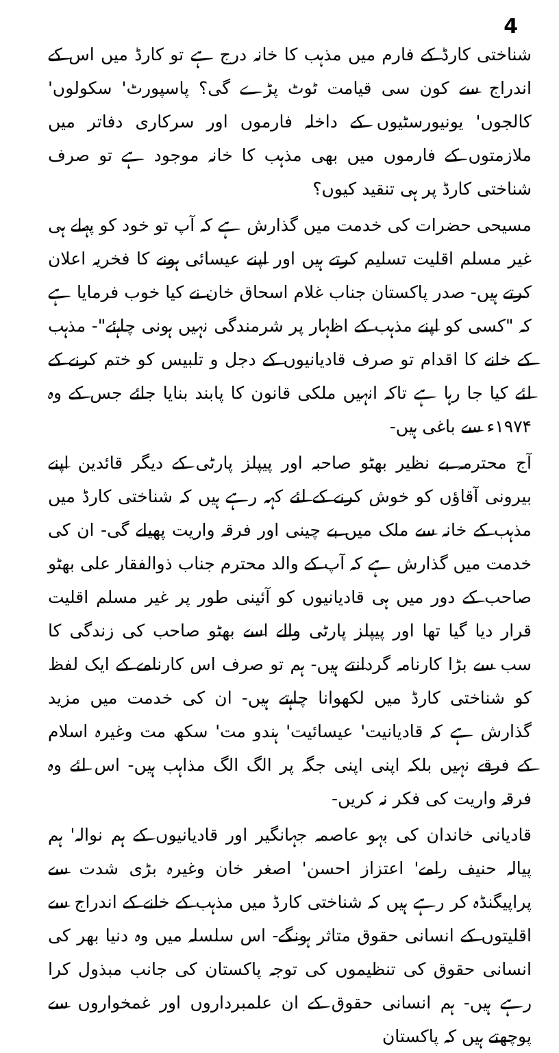4
شناختی کارڈ کے فارم میں مذہب کا خانہ درج ہے تو کارڈ میں اس کے اندراج سے کون سی قیامت ٹوٹ پڑے گی؟ پاسپورٹ' سکولوں' کالجوں' یونیورسٹیوں کے داخلہ فارموں اور سرکاری دفاتر میں ملازمتوں کے فارموں میں بھی مذہب کا خانہ موجود ہے تو صرف شناختی کارڈ پر ہی تنقید کیوں؟
مسیحی حضرات کی خدمت میں گذارش ہے کہ آپ تو خود کو پہلے ہی غیر مسلم اقلیت تسلیم کرتے ہیں اور اپنے عیسائی ہونے کا فخریہ اعلان کرتے ہیں- صدر پاکستان جناب غلام اسحاق خان نے کیا خوب فرمایا ہے کہ "کسی کو اپنے مذہب کے اظہار پر شرمندگی نہیں ہونی چاہئے"- مذہب کے خانے کا اقدام تو صرف قادیانیوں کے دجل و تلبیس کو ختم کرنے کے لئے کیا جا رہا ہے تاکہ انہیں ملکی قانون کا پابند بنایا جائے جس کے وہ ۱۹۷۴ء سے باغی ہیں-
آج محترمہ بے نظیر بھٹو صاحبہ اور پیپلز پارٹی کے دیگر قائدین اپنے بیرونی آقاؤں کو خوش کرنے کے لئے کہہ رہے ہیں کہ شناختی کارڈ میں مذہب کے خانہ سے ملک میں بے چینی اور فرقہ واریت پھیلے گی- ان کی خدمت میں گذارش ہے کہ آپ کے والد محترم جناب ذوالفقار علی بھٹو صاحب کے دور میں ہی قادیانیوں کو آئینی طور پر غیر مسلم اقلیت قرار دیا گیا تھا اور پیپلز پارٹی والے اسے بھٹو صاحب کی زندگی کا سب سے بڑا کارنامہ گردانتے ہیں- ہم تو صرف اس کارنامے کے ایک لفظ کو شناختی کارڈ میں لکھوانا چاہتے ہیں- ان کی خدمت میں مزید گذارش ہے کہ قادیانیت' عیسائیت' ہندو مت' سکھ مت وغیرہ اسلام کے فرقے نہیں بلکہ اپنی اپنی جگہ پر الگ الگ مذاہب ہیں- اس لئے وہ فرقہ واریت کی فکر نہ کریں-
قادیانی خاندان کی بہو عاصمہ جہانگیر اور قادیانیوں کے ہم نوالہ' ہم پیالہ حنیف رامے' اعتزاز احسن' اصغر خان وغیرہ بڑی شدت سے پراپیگنڈہ کر رہے ہیں کہ شناختی کارڈ میں مذہب کے خانے کے اندراج سے اقلیتوں کے انسانی حقوق متاثر ہونگے- اس سلسلہ میں وہ دنیا بھر کی انسانی حقوق کی تنظیموں کی توجہ پاکستان کی جانب مبذول کرا رہے ہیں- ہم انسانی حقوق کے ان علمبرداروں اور غمخواروں سے پوچھتے ہیں کہ پاکستان